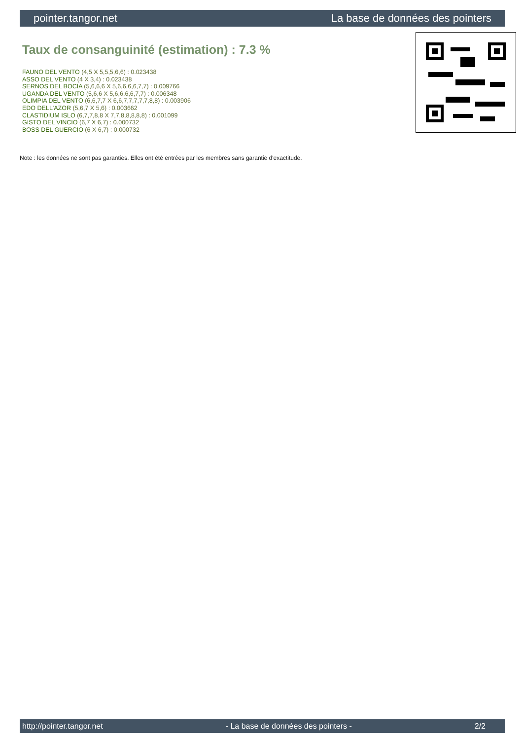pointer.tangor.net La base de données des pointers
Taux de consanguinité (estimation) : 7.3 %
FAUNO DEL VENTO (4,5 X 5,5,5,6,6) : 0.023438
ASSO DEL VENTO (4 X 3,4) : 0.023438
SERNOS DEL BOCIA (5,6,6,6 X 5,6,6,6,6,7,7) : 0.009766
UGANDA DEL VENTO (5,6,6 X 5,6,6,6,6,7,7) : 0.006348
OLIMPIA DEL VENTO (6,6,7,7 X 6,6,7,7,7,7,7,8,8) : 0.003906
EDO DELL'AZOR (5,6,7 X 5,6) : 0.003662
CLASTIDIUM ISLO (6,7,7,8,8 X 7,7,8,8,8,8,8) : 0.001099
GISTO DEL VINCIO (6,7 X 6,7) : 0.000732
BOSS DEL GUERCIO (6 X 6,7) : 0.000732
Note : les données ne sont pas garanties. Elles ont été entrées par les membres sans garantie d'exactitude.
http://pointer.tangor.net - La base de données des pointers - 2/2